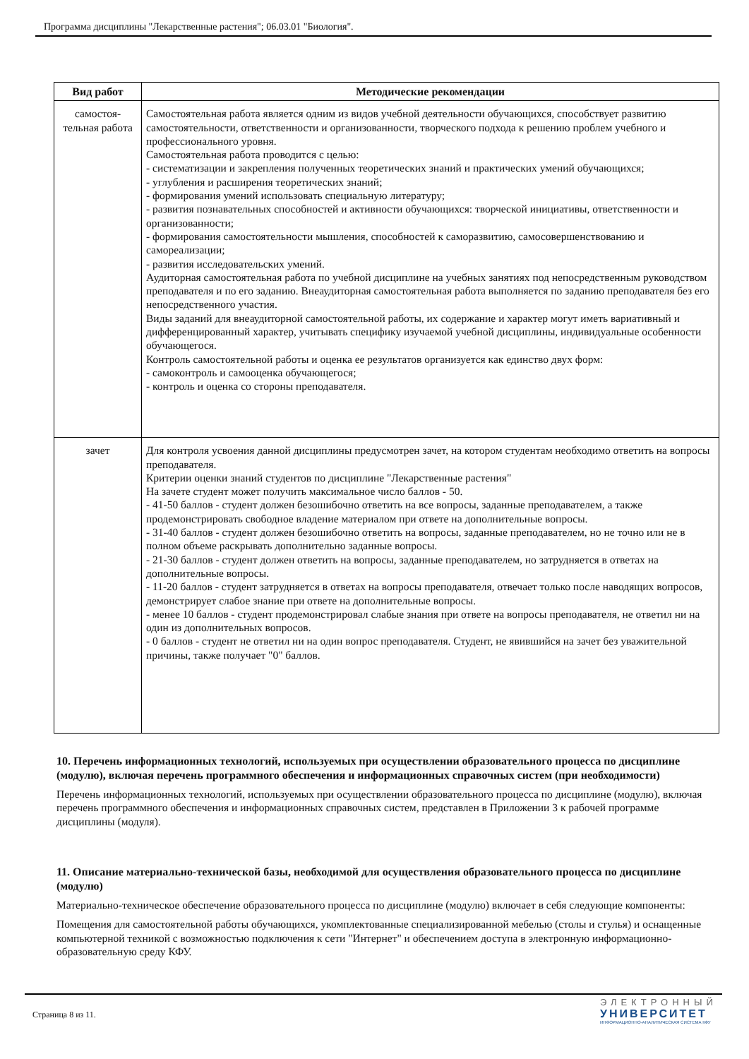Программа дисциплины "Лекарственные растения"; 06.03.01 "Биология".
| Вид работ | Методические рекомендации |
| --- | --- |
| самостоя- тельная работа | Самостоятельная работа является одним из видов учебной деятельности обучающихся, способствует развитию самостоятельности, ответственности и организованности, творческого подхода к решению проблем учебного и профессионального уровня. Самостоятельная работа проводится с целью: - систематизации и закрепления полученных теоретических знаний и практических умений обучающихся; - углубления и расширения теоретических знаний; - формирования умений использовать специальную литературу; - развития познавательных способностей и активности обучающихся: творческой инициативы, ответственности и организованности; - формирования самостоятельности мышления, способностей к саморазвитию, самосовершенствованию и самореализации; - развития исследовательских умений. Аудиторная самостоятельная работа по учебной дисциплине на учебных занятиях под непосредственным руководством преподавателя и по его заданию. Внеаудиторная самостоятельная работа выполняется по заданию преподавателя без его непосредственного участия. Виды заданий для внеаудиторной самостоятельной работы, их содержание и характер могут иметь вариативный и дифференцированный характер, учитывать специфику изучаемой учебной дисциплины, индивидуальные особенности обучающегося. Контроль самостоятельной работы и оценка ее результатов организуется как единство двух форм: - самоконтроль и самооценка обучающегося; - контроль и оценка со стороны преподавателя. |
| зачет | Для контроля усвоения данной дисциплины предусмотрен зачет, на котором студентам необходимо ответить на вопросы преподавателя. Критерии оценки знаний студентов по дисциплине "Лекарственные растения" На зачете студент может получить максимальное число баллов - 50. - 41-50 баллов - студент должен безошибочно ответить на все вопросы, заданные преподавателем, а также продемонстрировать свободное владение материалом при ответе на дополнительные вопросы. - 31-40 баллов - студент должен безошибочно ответить на вопросы, заданные преподавателем, но не точно или не в полном объеме раскрывать дополнительно заданные вопросы. - 21-30 баллов - студент должен ответить на вопросы, заданные преподавателем, но затрудняется в ответах на дополнительные вопросы. - 11-20 баллов - студент затрудняется в ответах на вопросы преподавателя, отвечает только после наводящих вопросов, демонстрирует слабое знание при ответе на дополнительные вопросы. - менее 10 баллов - студент продемонстрировал слабые знания при ответе на вопросы преподавателя, не ответил ни на один из дополнительных вопросов. - 0 баллов - студент не ответил ни на один вопрос преподавателя. Студент, не явившийся на зачет без уважительной причины, также получает "0" баллов. |
10. Перечень информационных технологий, используемых при осуществлении образовательного процесса по дисциплине (модулю), включая перечень программного обеспечения и информационных справочных систем (при необходимости)
Перечень информационных технологий, используемых при осуществлении образовательного процесса по дисциплине (модулю), включая перечень программного обеспечения и информационных справочных систем, представлен в Приложении 3 к рабочей программе дисциплины (модуля).
11. Описание материально-технической базы, необходимой для осуществления образовательного процесса по дисциплине (модулю)
Материально-техническое обеспечение образовательного процесса по дисциплине (модулю) включает в себя следующие компоненты:
Помещения для самостоятельной работы обучающихся, укомплектованные специализированной мебелью (столы и стулья) и оснащенные компьютерной техникой с возможностью подключения к сети "Интернет" и обеспечением доступа в электронную информационно-образовательную среду КФУ.
Страница 8 из 11.
ЭЛЕКТРОННЫЙ
УНИВЕРСИТЕТ
ИНФОРМАЦИОННО-АНАЛИТИЧЕСКАЯ СИСТЕМА КФУ